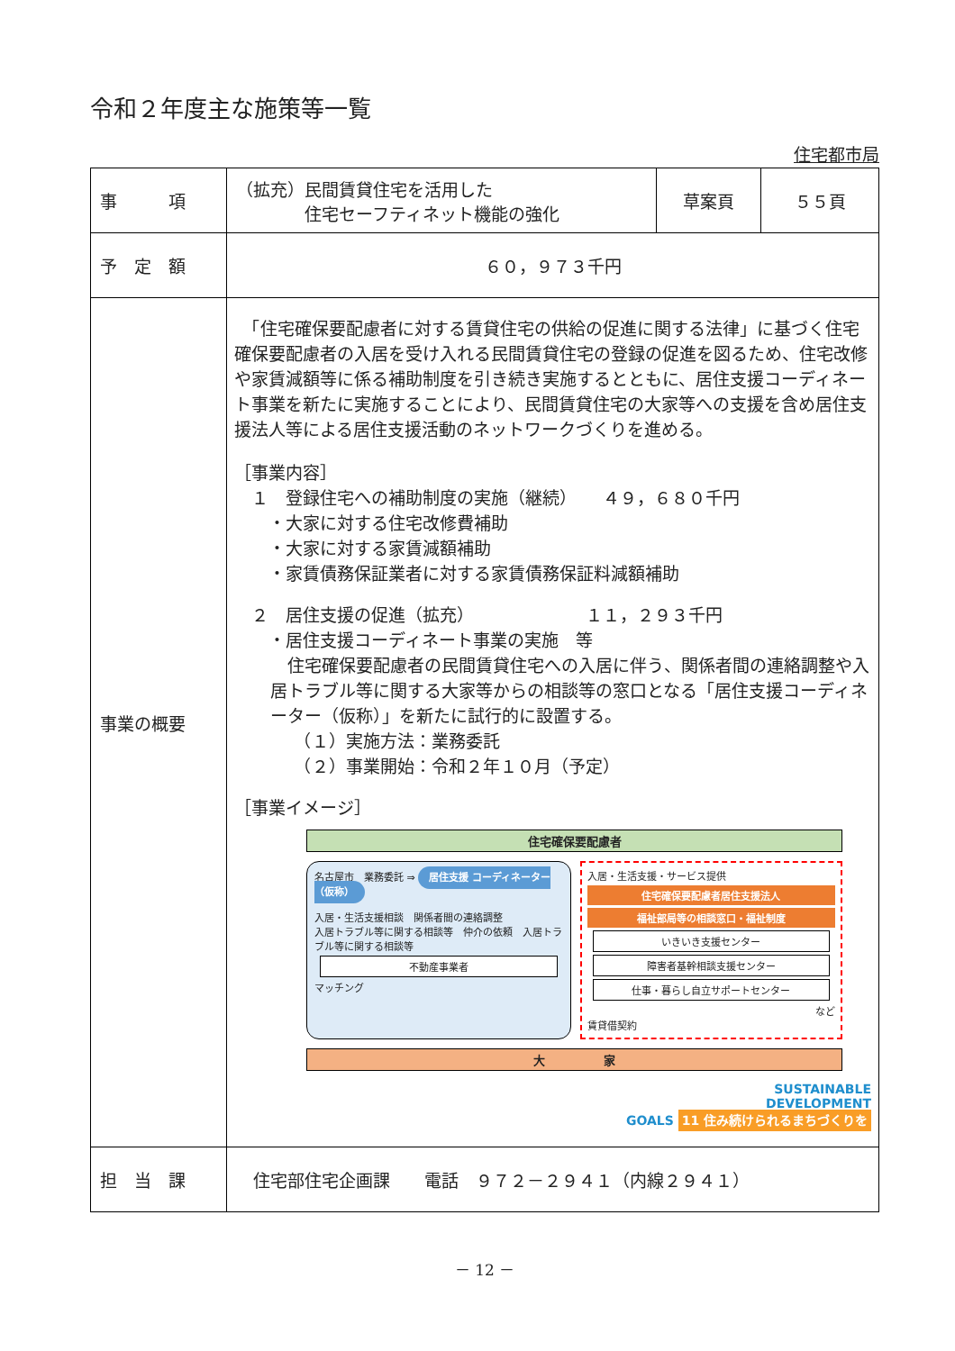令和２年度主な施策等一覧
住宅都市局
| 事 項 | （拡充）民間賃貸住宅を活用した 住宅セーフティネット機能の強化 | 草案頁 | ５５頁 |
| 予 定 額 | ６０，９７３千円 | | |
| 事業の概要 | 「住宅確保要配慮者に対する賃貸住宅の供給の促進に関する法律」に基づく住宅確保要配慮者の入居を受け入れる民間賃貸住宅の登録の促進を図るため、住宅改修や家賃減額等に係る補助制度を引き続き実施するとともに、居住支援コーディネート事業を新たに実施することにより、民間賃貸住宅の大家等への支援を含め居住支援法人等による居住支援活動のネットワークづくりを進める。 ［事業内容］ １ 登録住宅への補助制度の実施（継続） ４９，６８０千円 ・大家に対する住宅改修費補助 ・大家に対する家賃減額補助 ・家賃債務保証業者に対する家賃債務保証料減額補助 ２ 居住支援の促進（拡充） １１，２９３千円 ・居住支援コーディネート事業の実施 等 住宅確保要配慮者の民間賃貸住宅への入居に伴う、関係者間の連絡調整や入居トラブル等に関する大家等からの相談等の窓口となる「居住支援コーディネーター（仮称）」を新たに試行的に設置する。 （１）実施方法：業務委託 （２）事業開始：令和２年１０月（予定） ［事業イメージ］ 住宅確保要配慮者 名古屋市 業務委託 ⇒ 居住支援 コーディネーター（仮称） 入居・生活支援相談 関係者間の連絡調整 入居トラブル等に関する相談等 仲介の依頼 入居トラブル等に関する相談等 不動産事業者 マッチング 入居・生活支援・サービス提供 住宅確保要配慮者居住支援法人 福祉部局等の相談窓口・福祉制度 いきいき支援センター 障害者基幹相談支援センター 仕事・暮らし自立サポートセンター など 賃貸借契約 大 家 SUSTAINABLE DEVELOPMENT GOALS 11 住み続けられるまちづくりを | | |
| 担 当 課 | 住宅部住宅企画課 電話 ９７２－２９４１（内線２９４１） | | |
－ 12 －